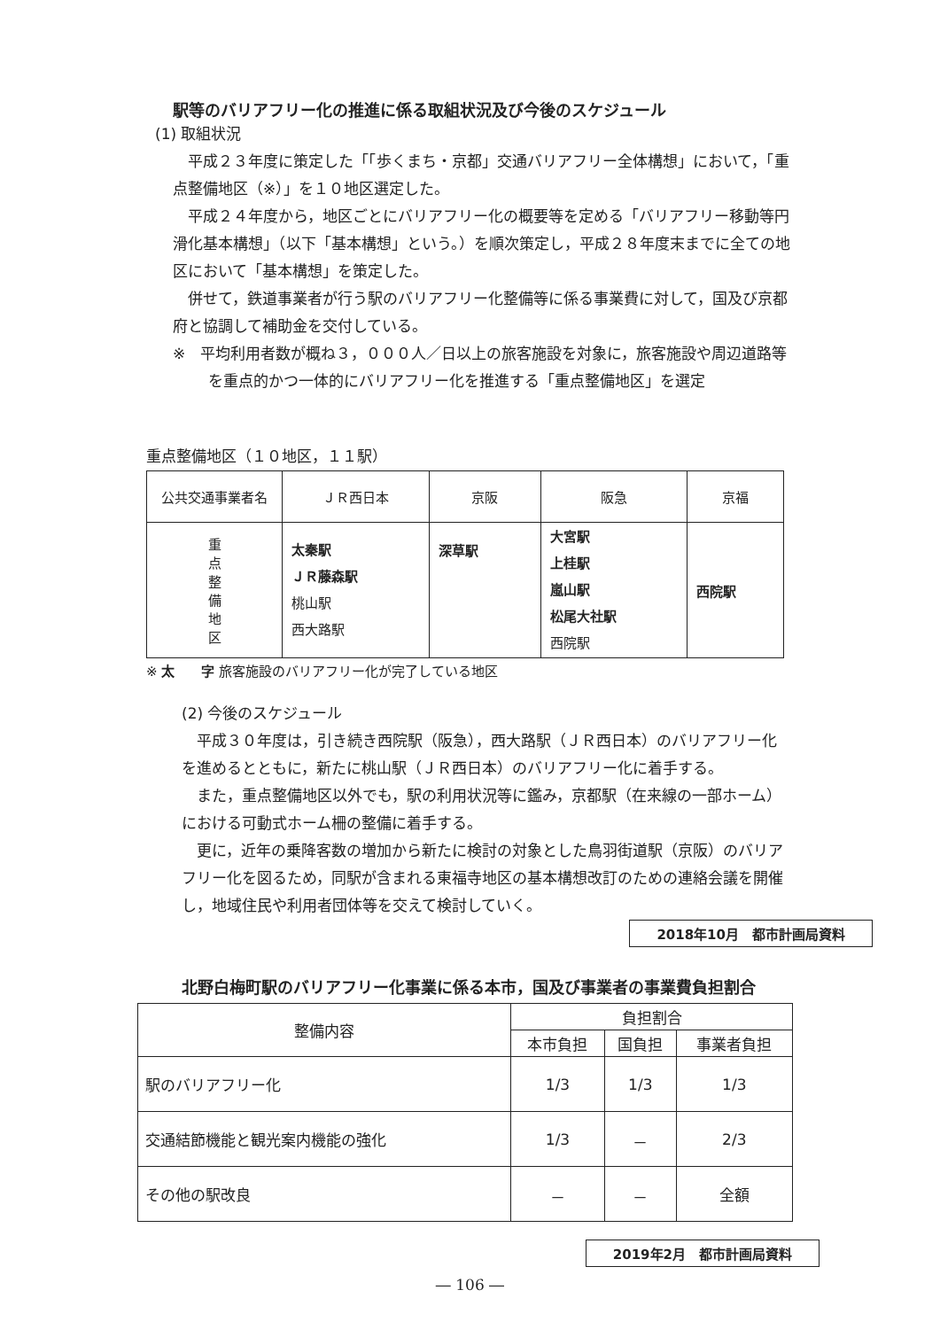駅等のバリアフリー化の推進に係る取組状況及び今後のスケジュール
(1) 取組状況
　平成２３年度に策定した「「歩くまち・京都」交通バリアフリー全体構想」において，「重点整備地区（※）」を１０地区選定した。
　平成２４年度から，地区ごとにバリアフリー化の概要等を定める「バリアフリー移動等円滑化基本構想」（以下「基本構想」という。）を順次策定し，平成２８年度末までに全ての地区において「基本構想」を策定した。
　併せて，鉄道事業者が行う駅のバリアフリー化整備等に係る事業費に対して，国及び京都府と協調して補助金を交付している。
※　平均利用者数が概ね３，０００人／日以上の旅客施設を対象に，旅客施設や周辺道路等を重点的かつ一体的にバリアフリー化を推進する「重点整備地区」を選定
重点整備地区（１０地区，１１駅）
| 公共交通事業者名 | ＪＲ西日本 | 京阪 | 阪急 | 京福 |
| --- | --- | --- | --- | --- |
| 重 点 整 備 地 区 | 太秦駅 ＪＲ藤森駅 桃山駅 西大路駅 | 深草駅 | 大宮駅 上桂駅 嵐山駅 松尾大社駅 西院駅 | 西院駅 |
※ 太　　字 旅客施設のバリアフリー化が完了している地区
(2) 今後のスケジュール
　平成３０年度は，引き続き西院駅（阪急），西大路駅（ＪＲ西日本）のバリアフリー化を進めるとともに，新たに桃山駅（ＪＲ西日本）のバリアフリー化に着手する。
　また，重点整備地区以外でも，駅の利用状況等に鑑み，京都駅（在来線の一部ホーム）における可動式ホーム柵の整備に着手する。
　更に，近年の乗降客数の増加から新たに検討の対象とした鳥羽街道駅（京阪）のバリアフリー化を図るため，同駅が含まれる東福寺地区の基本構想改訂のための連絡会議を開催し，地域住民や利用者団体等を交えて検討していく。
2018年10月　都市計画局資料
北野白梅町駅のバリアフリー化事業に係る本市，国及び事業者の事業費負担割合
| 整備内容 | 負担割合 | | |
| --- | --- | --- | --- |
| | 本市負担 | 国負担 | 事業者負担 |
| 駅のバリアフリー化 | 1/3 | 1/3 | 1/3 |
| 交通結節機能と観光案内機能の強化 | 1/3 | － | 2/3 |
| その他の駅改良 | － | － | 全額 |
2019年2月　都市計画局資料
― 106 ―